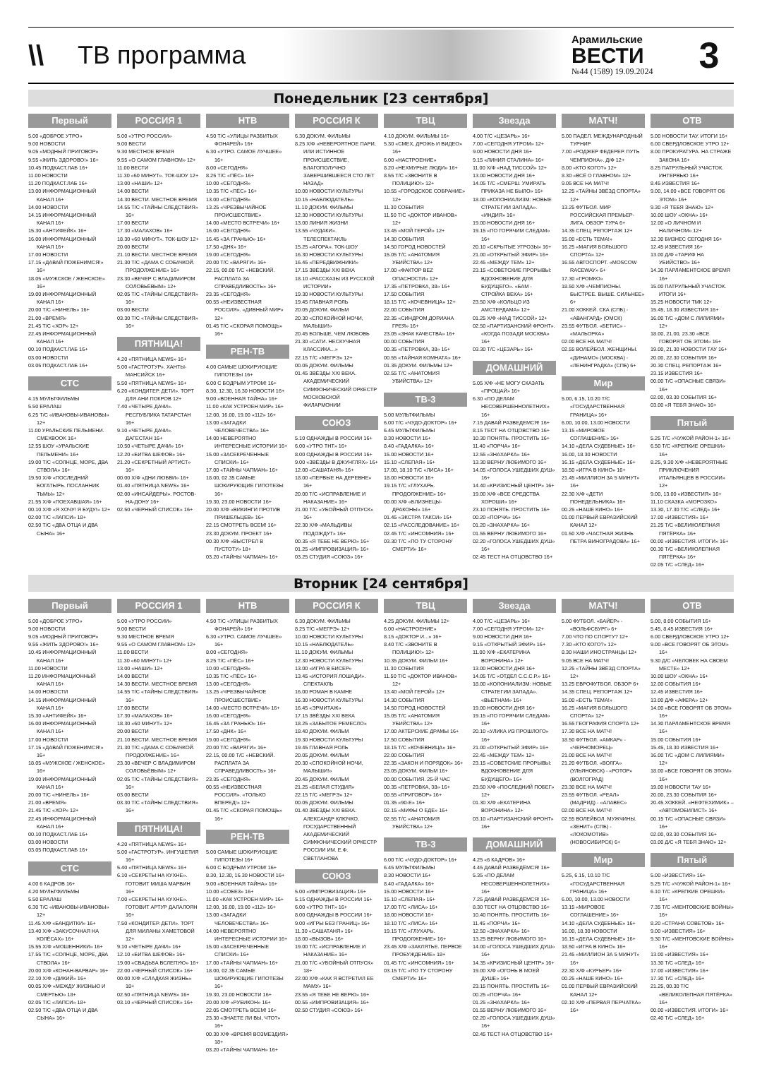\\ ТВ программа
Арамильские
ВЕСТИ
№44 (1589) 19.09.2024
3
Понедельник [23 сентября]
Первый
5.00 «ДОБРОЕ УТРО»
9.00 НОВОСТИ
9.05 «МОДНЫЙ ПРИГОВОР»
9.55 «ЖИТЬ ЗДОРОВО!» 16+
10.45 ПОДКАСТ.ЛАБ 16+
11.00 НОВОСТИ
11.20 ПОДКАСТ.ЛАБ 16+
13.00 ИНФОРМАЦИОННЫЙ КАНАЛ 16+
14.00 НОВОСТИ
14.15 ИНФОРМАЦИОННЫЙ КАНАЛ 16+
15.30 «АНТИФЕЙК» 16+
16.00 ИНФОРМАЦИОННЫЙ КАНАЛ 16+
17.00 НОВОСТИ
17.15 «ДАВАЙ ПОЖЕНИМСЯ!» 16+
18.05 «МУЖСКОЕ / ЖЕНСКОЕ» 16+
19.00 ИНФОРМАЦИОННЫЙ КАНАЛ 16+
20.00 Т/С «НИНЕЛЬ» 16+
21.00 «ВРЕМЯ»
21.45 Т/С «ХОР» 12+
22.45 ИНФОРМАЦИОННЫЙ КАНАЛ 16+
00.10 ПОДКАСТ.ЛАБ 16+
03.00 НОВОСТИ
03.05 ПОДКАСТ.ЛАБ 16+
СТС
4.15 МУЛЬТФИЛЬМЫ
5.50 ЕРАЛАШ
6.25 Т/С «ИВАНОВЫ-ИВАНОВЫ» 12+
11.00 УРАЛЬСКИЕ ПЕЛЬМЕНИ. СМЕХBOOK 16+
12.55 ШОУ «УРАЛЬСКИЕ ПЕЛЬМЕНИ» 16+
19.00 Т/С «СОЛНЦЕ, МОРЕ, ДВА СТВОЛА» 16+
19.50 Х/Ф «ПОСЛЕДНИЙ БОГАТЫРЬ. ПОСЛАННИК ТЬМЫ» 12+
21.55 Х/Ф «ПОЕХАВШАЯ» 16+
00.10 Х/Ф «Я ХОЧУ! Я БУДУ!» 12+
02.00 Т/С «ЛАПСИ» 18+
02.50 Т/С «ДВА ОТЦА И ДВА СЫНА» 16+
РОССИЯ 1
5.00 «УТРО РОССИИ»
9.00 ВЕСТИ
9.30 МЕСТНОЕ ВРЕМЯ
9.55 «О САМОМ ГЛАВНОМ» 12+
11.00 ВЕСТИ
11.30 «60 МИНУТ». ТОК-ШОУ 12+
13.00 «НАШИ» 12+
14.00 ВЕСТИ
14.30 ВЕСТИ. МЕСТНОЕ ВРЕМЯ
14.55 Т/С «ТАЙНЫ СЛЕДСТВИЯ» 16+
17.00 ВЕСТИ
17.30 «МАЛАХОВ» 16+
18.30 «60 МИНУТ». ТОК-ШОУ 12+
20.00 ВЕСТИ
21.10 ВЕСТИ. МЕСТНОЕ ВРЕМЯ
21.30 Т/С «ДАМА С СОБАЧКОЙ. ПРОДОЛЖЕНИЕ» 16+
23.30 «ВЕЧЕР С ВЛАДИМИРОМ СОЛОВЬЁВЫМ» 12+
02.05 Т/С «ТАЙНЫ СЛЕДСТВИЯ» 16+
03.00 ВЕСТИ
03.30 Т/С «ТАЙНЫ СЛЕДСТВИЯ» 16+
ПЯТНИЦА!
4.20 «ПЯТНИЦА NEWS» 16+
5.00 «ГАСТРОТУР». ХАНТЫ-МАНСИЙСК 16+
5.50 «ПЯТНИЦА NEWS» 16+
6.20 «КОНДИТЕР. ДЕТИ». ТОРТ ДЛЯ АНИ ПОКРОВ 12+
7.40 «ЧЕТЫРЕ ДАЧИ». РЕСПУБЛИКА ТАТАРСТАН 16+
9.10 «ЧЕТЫРЕ ДАЧИ». ДАГЕСТАН 16+
10.50 «ЧЕТЫРЕ ДАЧИ» 16+
12.20 «БИТВА ШЕФОВ» 16+
21.20 «СЕКРЕТНЫЙ АРТИСТ» 16+
00.00 Х/Ф «ДНИ ЛЮБВИ» 16+
01.40 «ПЯТНИЦА NEWS» 16+
02.00 «ИНСАЙДЕРЫ». РОСТОВ-НА-ДОНУ 16+
02.50 «ЧЕРНЫЙ СПИСОК» 16+
НТВ
4.50 Т/С «УЛИЦЫ РАЗБИТЫХ ФОНАРЕЙ» 16+
6.30 «УТРО. САМОЕ ЛУЧШЕЕ» 16+
8.00 «СЕГОДНЯ»
8.25 Т/С «ПЁС» 16+
10.00 «СЕГОДНЯ»
10.35 Т/С «ПЁС» 16+
13.00 «СЕГОДНЯ»
13.25 «ЧРЕЗВЫЧАЙНОЕ ПРОИСШЕСТВИЕ»
14.00 «МЕСТО ВСТРЕЧИ» 16+
16.00 «СЕГОДНЯ»
16.45 «ЗА ГРАНЬЮ» 16+
17.50 «ДНК» 16+
19.00 «СЕГОДНЯ»
20.00 Т/С «ВАРЯГИ» 16+
22.15, 00.00 Т/С «НЕВСКИЙ. РАСПЛАТА ЗА СПРАВЕДЛИВОСТЬ» 16+
23.35 «СЕГОДНЯ»
00.55 «НЕИЗВЕСТНАЯ РОССИЯ». «ДИВНЫЙ МИР» 12+
01.45 Т/С «СКОРАЯ ПОМОЩЬ» 16+
РЕН-ТВ
4.00 САМЫЕ ШОКИРУЮЩИЕ ГИПОТЕЗЫ 16+
6.00 С БОДРЫМ УТРОМ! 16+
8.30, 12.30, 16.30 НОВОСТИ 16+
9.00 «ВОЕННАЯ ТАЙНА» 16+
11.00 «КАК УСТРОЕН МИР» 16+
12.00, 16.00, 19.00 «112» 16+
13.00 «ЗАГАДКИ ЧЕЛОВЕЧЕСТВА» 16+
14.00 НЕВЕРОЯТНО ИНТЕРЕСНЫЕ ИСТОРИИ 16+
15.00 «ЗАСЕКРЕЧЕННЫЕ СПИСКИ» 16+
17.00 «ТАЙНЫ ЧАПМАН» 16+
18.00, 02.35 САМЫЕ ШОКИРУЮЩИЕ ГИПОТЕЗЫ 16+
19.30, 23.00 НОВОСТИ 16+
20.00 Х/Ф «ВИКИНГИ ПРОТИВ ПРИШЕЛЬЦЕВ» 16+
22.15 СМОТРЕТЬ ВСЕМ! 16+
23.30 ДОКУМ. ПРОЕКТ 16+
00.30 Х/Ф «ВЫСТРЕЛ В ПУСТОТУ» 18+
03.20 «ТАЙНЫ ЧАПМАН» 16+
РОССИЯ К
6.30 ДОКУМ. ФИЛЬМЫ
8.25 Х/Ф «НЕВЕРОЯТНОЕ ПАРИ, ИЛИ ИСТИННОЕ ПРОИСШЕСТВИЕ, БЛАГОПОЛУЧНО ЗАВЕРШИВШЕЕСЯ СТО ЛЕТ НАЗАД»
10.00 НОВОСТИ КУЛЬТУРЫ
10.15 «НАБЛЮДАТЕЛЬ»
11.10 ДОКУМ. ФИЛЬМЫ
12.30 НОВОСТИ КУЛЬТУРЫ
13.00 ЛИНИЯ ЖИЗНИ
13.55 «ЧУДАКИ». ТЕЛЕСПЕКТАКЛЬ
15.25 «АГОРА». ТОК-ШОУ
16.30 НОВОСТИ КУЛЬТУРЫ
16.45 «ПЕРЕДВИЖНИКИ»
17.15 ЗВЁЗДЫ XXI ВЕКА
18.10 «РАССКАЗЫ ИЗ РУССКОЙ ИСТОРИИ»
19.30 НОВОСТИ КУЛЬТУРЫ
19.45 ГЛАВНАЯ РОЛЬ
20.05 ДОКУМ. ФИЛЬМ
20.30 «СПОКОЙНОЙ НОЧИ, МАЛЫШИ!»
20.45 БОЛЬШЕ, ЧЕМ ЛЮБОВЬ
21.30 «САТИ. НЕСКУЧНАЯ КЛАССИКА...»
22.15 Т/С «МЕГРЭ» 12+
00.05 ДОКУМ. ФИЛЬМЫ
01.45 ЗВЁЗДЫ XXI ВЕКА. АКАДЕМИЧЕСКИЙ СИМФОНИЧЕСКИЙ ОРКЕСТР МОСКОВСКОЙ ФИЛАРМОНИИ
СОЮЗ
5.10 ОДНАЖДЫ В РОССИИ 16+
6.00 «УТРО ТНТ» 16+
8.00 ОДНАЖДЫ В РОССИИ 16+
9.00 «ЗВЁЗДЫ В ДЖУНГЛЯХ» 16+
12.00 «САШАТАНЯ» 16+
18.00 «ПЕРВЫЕ НА ДЕРЕВНЕ» 16+
20.00 Т/С «ИСПРАВЛЕНИЕ И НАКАЗАНИЕ» 16+
21.00 Т/С «УБОЙНЫЙ ОТПУСК» 16+
22.30 Х/Ф «МАЛЬДИВЫ ПОДОЖДУТ» 16+
00.35 «Я ТЕБЕ НЕ ВЕРЮ» 16+
01.25 «ИМПРОВИЗАЦИЯ» 16+
03.25 СТУДИЯ «СОЮЗ» 16+
ТВЦ
4.10 ДОКУМ. ФИЛЬМЫ 16+
5.30 «СМЕХ, ДРОЖЬ И ВИДЕО» 16+
6.00 «НАСТРОЕНИЕ»
8.20 «НЕХМУРЫЕ ЛЮДИ» 16+
8.55 Т/С «ЗВОНИТЕ В ПОЛИЦИЮ!» 12+
10.55 «ГОРОДСКОЕ СОБРАНИЕ» 12+
11.30 СОБЫТИЯ
11.50 Т/С «ДОКТОР ИВАНОВ» 12+
13.45 «МОЙ ГЕРОЙ» 12+
14.30 СОБЫТИЯ
14.50 ГОРОД НОВОСТЕЙ
15.05 Т/С «АНАТОМИЯ УБИЙСТВА» 12+
17.00 «ФАКТОР BEZ ОПАСНОСТИ» 12+
17.35 «ПЕТРОВКА, 38» 16+
17.50 СОБЫТИЯ
18.15 Т/С «КОЧЕВНИЦА» 12+
22.00 СОБЫТИЯ
22.35 «СИНДРОМ ДОРИАНА ГРЕЯ» 16+
23.05 «ЗНАК КАЧЕСТВА» 16+
00.00 СОБЫТИЯ
00.35 «ПЕТРОВКА, 38» 16+
00.55 «ТАЙНАЯ КОМНАТА» 16+
01.35 ДОКУМ. ФИЛЬМЫ 12+
02.55 Т/С «АНАТОМИЯ УБИЙСТВА» 12+
ТВ-3
5.00 МУЛЬТФИЛЬМЫ
6.00 Т/С «ЧУДО-ДОКТОР» 16+
6.45 МУЛЬТФИЛЬМЫ
8.30 НОВОСТИ 16+
8.40 «ГАДАЛКА» 16+
15.00 НОВОСТИ 16+
15.10 «СЛЕПАЯ» 16+
17.00, 18.10 Т/С «ЛИСА» 16+
18.00 НОВОСТИ 16+
19.15 Т/С «ГЛУХАРЬ. ПРОДОЛЖЕНИЕ» 16+
00.00 Х/Ф «БЛИЗНЕЦЫ-ДРАКОНЫ» 16+
01.45 «ЭКСТРА ТАКСИ» 16+
02.15 «РАССЛЕДОВАНИЕ» 16+
02.45 Т/С «ИНСОМНИЯ» 16+
03.30 Т/С «ПО ТУ СТОРОНУ СМЕРТИ» 16+
Звезда
4.00 Т/С «ЦЕЗАРЬ» 16+
7.00 «СЕГОДНЯ УТРОМ» 12+
9.00 НОВОСТИ ДНЯ 16+
9.15 «ЛИНИЯ СТАЛИНА» 16+
11.00 Х/Ф «НАД ТИССОЙ» 12+
13.00 НОВОСТИ ДНЯ 16+
14.05 Т/С «СМЕРШ. УМИРАТЬ ПРИКАЗА НЕ БЫЛО» 16+
18.00 «КОЛОНИАЛИЗМ: НОВЫЕ СТРАТЕГИИ ЗАПАДА». «ИНДИЯ» 16+
19.00 НОВОСТИ ДНЯ 16+
19.15 «ПО ГОРЯЧИМ СЛЕДАМ» 16+
20.10 «СКРЫТЫЕ УГРОЗЫ» 16+
21.00 «ОТКРЫТЫЙ ЭФИР» 16+
22.45 «МЕЖДУ ТЕМ» 12+
23.15 «СОВЕТСКИЕ ПРОРЫВЫ: ВДОХНОВЕНИЕ ДЛЯ БУДУЩЕГО». «БАМ - СТРОЙКА ВЕКА» 16+
23.50 Х/Ф «КОЛЬЦО ИЗ АМСТЕРДАМА» 12+
01.25 Х/Ф «НАД ТИССОЙ» 12+
02.50 «ПАРТИЗАНСКИЙ ФРОНТ». «КОГДА ПОЗАДИ МОСКВА» 16+
03.30 Т/С «ЦЕЗАРЬ» 16+
ДОМАШНИЙ
5.05 Х/Ф «НЕ МОГУ СКАЗАТЬ «ПРОЩАЙ» 16+
6.30 «ПО ДЕЛАМ НЕСОВЕРШЕННОЛЕТНИХ» 16+
7.15 ДАВАЙ РАЗВЕДЕМСЯ! 16+
8.15 ТЕСТ НА ОТЦОВСТВО 16+
10.30 ПОНЯТЬ. ПРОСТИТЬ 16+
11.40 «ПОРЧА» 16+
12.55 «ЗНАХАРКА» 16+
13.30 ВЕРНУ ЛЮБИМОГО 16+
14.05 «ГОЛОСА УШЕДШИХ ДУШ» 16+
14.40 «КРИЗИСНЫЙ ЦЕНТР» 16+
19.00 Х/Ф «ВСЕ СРЕДСТВА ХОРОШИ» 16+
23.10 ПОНЯТЬ. ПРОСТИТЬ 16+
00.20 «ПОРЧА» 16+
01.20 «ЗНАХАРКА» 16+
01.55 ВЕРНУ ЛЮБИМОГО 16+
02.20 «ГОЛОСА УШЕДШИХ ДУШ» 16+
02.45 ТЕСТ НА ОТЦОВСТВО 16+
МАТЧ!
5.00 ПАДЕЛ. МЕЖДУНАРОДНЫЙ ТУРНИР
7.00 «РОДЖЕР ФЕДЕРЕР. ПУТЬ ЧЕМПИОНА». Д/Ф 12+
8.00 «КТО КОГО?» 12+
8.30 «ВСЁ О ГЛАВНОМ» 12+
9.05 ВСЕ НА МАТЧ!
12.25 «ТАЙНЫ ЗВЁЗД СПОРТА» 12+
13.25 ФУТБОЛ. МИР РОССИЙСКАЯ ПРЕМЬЕР-ЛИГА. ОБЗОР ТУРА 6+
14.35 СПЕЦ. РЕПОРТАЖ 12+
15.00 «ЕСТЬ ТЕМА!»
16.25 «МАГИЯ БОЛЬШОГО СПОРТА» 12+
16.55 АВТОСПОРТ. «MOSCOW RACEWAY» 6+
17.30 «ГРОМКО»
18.50 Х/Ф «ЧЕМПИОНЫ. БЫСТРЕЕ. ВЫШЕ. СИЛЬНЕЕ» 6+
21.00 ХОККЕЙ. СКА (СПБ) - «АВАНГАРД» (ОМСК)
23.55 ФУТБОЛ. «БЕТИС» - «МАЛЬОРКА»
02.00 ВСЕ НА МАТЧ!
02.55 ВОЛЕЙБОЛ. ЖЕНЩИНЫ. «ДИНАМО» (МОСКВА) - «ЛЕНИНГРАДКА» (СПБ) 6+
Мир
5.00, 6.15, 10.20 Т/С «ГОСУДАРСТВЕННАЯ ГРАНИЦА» 16+
6.00, 10.00, 13.00 НОВОСТИ
13.15 «МИРОВОЕ СОГЛАШЕНИЕ» 16+
14.10 «ДЕЛА СУДЕБНЫЕ» 16+
16.00, 18.30 НОВОСТИ
16.15 «ДЕЛА СУДЕБНЫЕ» 16+
18.50 «ИГРА В КИНО» 16+
21.45 «МИЛЛИОН ЗА 5 МИНУТ» 16+
22.30 Х/Ф «ДЕТИ ПОНЕДЕЛЬНИКА» 16+
00.25 «НАШЕ КИНО» 16+
01.00 ПЕРВЫЙ ЕВРАЗИЙСКИЙ КАНАЛ 12+
01.50 Х/Ф «ЧАСТНАЯ ЖИЗНЬ ПЕТРА ВИНОГРАДОВА» 16+
ОТВ
5.00 НОВОСТИ ТАУ. ИТОГИ 16+
6.00 СВЕРДЛОВСКОЕ УТРО 12+
8.00 ПРОКУРАТУРА. НА СТРАЖЕ ЗАКОНА 16+
8.25 ПАТРУЛЬНЫЙ УЧАСТОК. ИНТЕРВЬЮ 16+
8.45 ИЗВЕСТИЯ 16+
9.00, 14.00 «ВСЕ ГОВОРЯТ ОБ ЭТОМ» 16+
9.30 «Я ТЕБЯ ЗНАЮ» 12+
10.00 ШОУ «ОКНА» 16+
12.00 «О ЛИЧНОМ И НАЛИЧНОМ» 12+
12.30 БИЗНЕС СЕГОДНЯ 16+
12.45 ИЗВЕСТИЯ 16+
13.00 Д/Ф «ТАРИФ НА УБИЙСТВО» 16+
14.30 ПАРЛАМЕНТСКОЕ ВРЕМЯ 16+
15.00 ПАТРУЛЬНЫЙ УЧАСТОК. ИТОГИ 16+
15.25 НОВОСТИ ТМК 12+
15.45, 18.30 ИЗВЕСТИЯ 16+
16.00 Т/С «ДОМ С ЛИЛИЯМИ» 12+
18.00, 21.00, 23.30 «ВСЕ ГОВОРЯТ ОБ ЭТОМ» 16+
19.00, 21.30 НОВОСТИ ТАУ 16+
20.00, 22.30 СОБЫТИЯ 16+
20.30 СПЕЦ. РЕПОРТАЖ 16+
23.15 ИЗВЕСТИЯ 16+
00.00 Т/С «ОПАСНЫЕ СВЯЗИ» 16+
02.00, 03.30 СОБЫТИЯ 16+
03.00 «Я ТЕБЯ ЗНАЮ» 16+
Пятый
5.25 Т/С «ЧУЖОЙ РАЙОН-1» 16+
6.50 Т/С «КРЕПКИЕ ОРЕШКИ» 16+
8.25, 9.30 Х/Ф «НЕВЕРОЯТНЫЕ ПРИКЛЮЧЕНИЯ ИТАЛЬЯНЦЕВ В РОССИИ» 12+
9.00, 13.00 «ИЗВЕСТИЯ» 16+
11.10 СКАЗКА «МОРОЗКО»
13.30, 17.30 Т/С «СЛЕД» 16+
17.00 «ИЗВЕСТИЯ» 16+
21.25 Т/С «ВЕЛИКОЛЕПНАЯ ПЯТЁРКА» 16+
00.00 «ИЗВЕСТИЯ. ИТОГИ» 16+
00.30 Т/С «ВЕЛИКОЛЕПНАЯ ПЯТЁРКА» 16+
02.05 Т/С «СЛЕД» 16+
Вторник [24 сентября]
Первый
5.00 «ДОБРОЕ УТРО»
9.00 НОВОСТИ
9.05 «МОДНЫЙ ПРИГОВОР»
9.55 «ЖИТЬ ЗДОРОВО!» 16+
10.45 ИНФОРМАЦИОННЫЙ КАНАЛ 16+
11.00 НОВОСТИ
11.20 ИНФОРМАЦИОННЫЙ КАНАЛ 16+
14.00 НОВОСТИ
14.15 ИНФОРМАЦИОННЫЙ КАНАЛ 16+
15.30 «АНТИФЕЙК» 16+
16.00 ИНФОРМАЦИОННЫЙ КАНАЛ 16+
17.00 НОВОСТИ
17.15 «ДАВАЙ ПОЖЕНИМСЯ!» 16+
18.05 «МУЖСКОЕ / ЖЕНСКОЕ» 16+
19.00 ИНФОРМАЦИОННЫЙ КАНАЛ 16+
20.00 Т/С «НИНЕЛЬ» 16+
21.00 «ВРЕМЯ»
21.45 Т/С «ХОР» 12+
22.45 ИНФОРМАЦИОННЫЙ КАНАЛ 16+
00.10 ПОДКАСТ.ЛАБ 16+
03.00 НОВОСТИ
03.05 ПОДКАСТ.ЛАБ 16+
СТС
4.00 6 КАДРОВ 16+
4.20 МУЛЬТФИЛЬМЫ
5.50 ЕРАЛАШ
6.30 Т/С «ИВАНОВЫ-ИВАНОВЫ» 12+
11.45 Х/Ф «БАНДИТКИ» 16+
13.40 Х/Ф «ЗАКУСОЧНАЯ НА КОЛЁСАХ» 16+
15.55 Х/Ф «МОШЕННИКИ» 16+
17.55 Т/С «СОЛНЦЕ, МОРЕ, ДВА СТВОЛА» 16+
20.00 Х/Ф «КОНАН-ВАРВАР» 16+
22.10 Х/Ф «ДИКИЙ» 16+
00.05 Х/Ф «МЕЖДУ ЖИЗНЬЮ И СМЕРТЬЮ» 18+
02.05 Т/С «ЛАПСИ» 18+
02.50 Т/С «ДВА ОТЦА И ДВА СЫНА» 16+
РОССИЯ 1
5.00 «УТРО РОССИИ»
9.00 ВЕСТИ
9.30 МЕСТНОЕ ВРЕМЯ
9.55 «О САМОМ ГЛАВНОМ» 12+
11.00 ВЕСТИ
11.30 «60 МИНУТ» 12+
13.00 «НАШИ» 12+
14.00 ВЕСТИ
14.30 ВЕСТИ. МЕСТНОЕ ВРЕМЯ
14.55 Т/С «ТАЙНЫ СЛЕДСТВИЯ» 16+
17.00 ВЕСТИ
17.30 «МАЛАХОВ» 16+
18.30 «60 МИНУТ» 12+
20.00 ВЕСТИ
21.10 ВЕСТИ. МЕСТНОЕ ВРЕМЯ
21.30 Т/С «ДАМА С СОБАЧКОЙ. ПРОДОЛЖЕНИЕ» 16+
23.30 «ВЕЧЕР С ВЛАДИМИРОМ СОЛОВЬЁВЫМ» 12+
02.05 Т/С «ТАЙНЫ СЛЕДСТВИЯ» 16+
03.00 ВЕСТИ
03.30 Т/С «ТАЙНЫ СЛЕДСТВИЯ» 16+
ПЯТНИЦА!
4.20 «ПЯТНИЦА NEWS» 16+
5.00 «ГАСТРОТУР». ИНГУШЕТИЯ 16+
5.40 «ПЯТНИЦА NEWS» 16+
6.10 «СЕКРЕТЫ НА КУХНЕ». ГОТОВИТ МИША МАРВИН 16+
7.00 «СЕКРЕТЫ НА КУХНЕ». ГОТОВИТ АРТУР ДАЛАЛОЯН 16+
7.50 «КОНДИТЕР. ДЕТИ». ТОРТ ДЛЯ МИЛАНЫ ХАМЕТОВОЙ 12+
9.10 «ЧЕТЫРЕ ДАЧИ» 16+
12.10 «БИТВА ШЕФОВ» 16+
19.00 «СВАДЬБА ВСЛЕПУЮ» 16+
22.00 «ЧЕРНЫЙ СПИСОК» 16+
00.00 Х/Ф «СЛАДКАЯ ЖИЗНЬ» 18+
02.50 «ПЯТНИЦА NEWS» 16+
03.10 «ЧЕРНЫЙ СПИСОК» 16+
НТВ
4.50 Т/С «УЛИЦЫ РАЗБИТЫХ ФОНАРЕЙ» 16+
6.30 «УТРО. САМОЕ ЛУЧШЕЕ» 16+
8.00 «СЕГОДНЯ»
8.25 Т/С «ПЁС» 16+
10.00 «СЕГОДНЯ»
10.35 Т/С «ПЁС» 16+
13.00 «СЕГОДНЯ»
13.25 «ЧРЕЗВЫЧАЙНОЕ ПРОИСШЕСТВИЕ»
14.00 «МЕСТО ВСТРЕЧИ» 16+
16.00 «СЕГОДНЯ»
16.45 «ЗА ГРАНЬЮ» 16+
17.50 «ДНК» 16+
19.00 «СЕГОДНЯ»
20.00 Т/С «ВАРЯГИ» 16+
22.15, 00.00 Т/С «НЕВСКИЙ. РАСПЛАТА ЗА СПРАВЕДЛИВОСТЬ» 16+
23.35 «СЕГОДНЯ»
00.55 «НЕИЗВЕСТНАЯ РОССИЯ». «ТОЛЬКО ВПЕРЕД!» 12+
01.45 Т/С «СКОРАЯ ПОМОЩЬ» 16+
РЕН-ТВ
5.00 САМЫЕ ШОКИРУЮЩИЕ ГИПОТЕЗЫ 16+
6.00 С БОДРЫМ УТРОМ! 16+
8.30, 12.30, 16.30 НОВОСТИ 16+
9.00 «ВОЕННАЯ ТАЙНА» 16+
10.00 «СОБЕЗ» 16+
11.00 «КАК УСТРОЕН МИР» 16+
12.00, 16.00, 19.00 «112» 16+
13.00 «ЗАГАДКИ ЧЕЛОВЕЧЕСТВА» 16+
14.00 НЕВЕРОЯТНО ИНТЕРЕСНЫЕ ИСТОРИИ 16+
15.00 «ЗАСЕКРЕЧЕННЫЕ СПИСКИ» 16+
17.00 «ТАЙНЫ ЧАПМАН» 16+
18.00, 02.35 САМЫЕ ШОКИРУЮЩИЕ ГИПОТЕЗЫ 16+
19.30, 23.00 НОВОСТИ 16+
20.00 Х/Ф «РУБИКОН» 16+
22.05 СМОТРЕТЬ ВСЕМ! 16+
23.30 «ЗНАЕТЕ ЛИ ВЫ, ЧТО?» 16+
00.30 Х/Ф «ВРЕМЯ ВОЗМЕЗДИЯ» 18+
03.20 «ТАЙНЫ ЧАПМАН» 16+
РОССИЯ К
6.30 ДОКУМ. ФИЛЬМЫ
8.25 Т/С «МЕГРЭ» 12+
10.00 НОВОСТИ КУЛЬТУРЫ
10.15 «НАБЛЮДАТЕЛЬ»
11.10 ДОКУМ. ФИЛЬМЫ
12.30 НОВОСТИ КУЛЬТУРЫ
13.00 «ИГРА В БИСЕР»
13.45 «ИСТОРИЯ ЛОШАДИ». СПЕКТАКЛЬ
16.00 РОМАН В КАМНЕ
16.30 НОВОСТИ КУЛЬТУРЫ
16.45 «ЭРМИТАЖ»
17.15 ЗВЁЗДЫ XXI ВЕКА
18.25 «ЗАБЫТОЕ РЕМЕСЛО»
18.40 ДОКУМ. ФИЛЬМ
19.30 НОВОСТИ КУЛЬТУРЫ
19.45 ГЛАВНАЯ РОЛЬ
20.05 ДОКУМ. ФИЛЬМ
20.30 «СПОКОЙНОЙ НОЧИ, МАЛЫШИ!»
20.45 ДОКУМ. ФИЛЬМ
21.25 «БЕЛАЯ СТУДИЯ»
22.15 Т/С «МЕГРЭ» 12+
00.05 ДОКУМ. ФИЛЬМЫ
01.40 ЗВЁЗДЫ XXI ВЕКА. АЛЕКСАНДР КЛЮЧКО, ГОСУДАРСТВЕННЫЙ АКАДЕМИЧЕСКИЙ СИМФОНИЧЕСКИЙ ОРКЕСТР РОССИИ ИМ. Е.Ф. СВЕТЛАНОВА
СОЮЗ
5.00 «ИМПРОВИЗАЦИЯ» 16+
5.15 ОДНАЖДЫ В РОССИИ 16+
6.00 «УТРО ТНТ» 16+
8.00 ОДНАЖДЫ В РОССИИ 16+
9.00 «ИГРЫ БЕЗ ГРАНИЦ» 16+
11.30 «САШАТАНЯ» 16+
18.00 «ВЫЗОВ» 16+
19.00 Т/С «ИСПРАВЛЕНИЕ И НАКАЗАНИЕ» 16+
21.00 Т/С «УБОЙНЫЙ ОТПУСК» 18+
22.00 Х/Ф «КАК Я ВСТРЕТИЛ ЕЕ МАМУ» 16+
23.55 «Я ТЕБЕ НЕ ВЕРЮ» 16+
00.55 «ИМПРОВИЗАЦИЯ» 16+
02.50 СТУДИЯ «СОЮЗ» 16+
ТВЦ
4.25 ДОКУМ. ФИЛЬМЫ 12+
6.00 «НАСТРОЕНИЕ»
8.15 «ДОКТОР И...» 16+
8.40 Т/С «ЗВОНИТЕ В ПОЛИЦИЮ!» 12+
10.35 ДОКУМ. ФИЛЬМ 16+
11.30 СОБЫТИЯ
11.50 Т/С «ДОКТОР ИВАНОВ» 12+
13.40 «МОЙ ГЕРОЙ» 12+
14.30 СОБЫТИЯ
14.50 ГОРОД НОВОСТЕЙ
15.05 Т/С «АНАТОМИЯ УБИЙСТВА» 12+
17.00 АКТЁРСКИЕ ДРАМЫ 16+
17.50 СОБЫТИЯ
18.15 Т/С «КОЧЕВНИЦА» 16+
22.00 СОБЫТИЯ
22.35 «ЗАКОН И ПОРЯДОК» 16+
23.05 ДОКУМ. ФИЛЬМ 16+
00.00 СОБЫТИЯ. 25-Й ЧАС
00.35 «ПЕТРОВКА, 38» 16+
00.55 «ПРИГОВОР» 16+
01.35 «90-Е» 16+
02.15 «МИФЫ О ЕДЕ» 16+
02.55 Т/С «АНАТОМИЯ УБИЙСТВА» 12+
ТВ-3
6.00 Т/С «ЧУДО-ДОКТОР» 16+
6.45 МУЛЬТФИЛЬМЫ
8.30 НОВОСТИ 16+
8.40 «ГАДАЛКА» 16+
15.00 НОВОСТИ 16+
15.10 «СЛЕПАЯ» 16+
17.00 Т/С «ЛИСА» 16+
18.00 НОВОСТИ 16+
18.10 Т/С «ЛИСА» 16+
19.15 Т/С «ГЛУХАРЬ. ПРОДОЛЖЕНИЕ» 16+
23.45 Х/Ф «ЗАКЛЯТЬЕ. ПЕРВОЕ ПРОБУЖДЕНИЕ» 18+
01.45 Т/С «ИНСОМНИЯ» 16+
03.15 Т/С «ПО ТУ СТОРОНУ СМЕРТИ» 16+
Звезда
4.00 Т/С «ЦЕЗАРЬ» 16+
7.00 «СЕГОДНЯ УТРОМ» 12+
9.00 НОВОСТИ ДНЯ 16+
9.15 «ОТКРЫТЫЙ ЭФИР» 16+
11.00 Х/Ф «ЕКАТЕРИНА ВОРОНИНА» 12+
13.00 НОВОСТИ ДНЯ 16+
14.05 Т/С «ОТДЕЛ С.С.С.Р.» 16+
18.00 «КОЛОНИАЛИЗМ: НОВЫЕ СТРАТЕГИИ ЗАПАДА». «ВЬЕТНАМ» 16+
19.00 НОВОСТИ ДНЯ 16+
19.15 «ПО ГОРЯЧИМ СЛЕДАМ» 16+
20.10 «УЛИКА ИЗ ПРОШЛОГО» 16+
21.00 «ОТКРЫТЫЙ ЭФИР» 16+
22.45 «МЕЖДУ ТЕМ» 12+
23.15 «СОВЕТСКИЕ ПРОРЫВЫ: ВДОХНОВЕНИЕ ДЛЯ БУДУЩЕГО» 16+
23.50 Х/Ф «ПОСЛЕДНИЙ ПОБЕГ» 12+
01.30 Х/Ф «ЕКАТЕРИНА ВОРОНИНА» 12+
03.10 «ПАРТИЗАНСКИЙ ФРОНТ» 16+
ДОМАШНИЙ
4.25 «6 КАДРОВ» 16+
4.45 ДАВАЙ РАЗВЕДЁМСЯ! 16+
5.35 «ПО ДЕЛАМ НЕСОВЕРШЕННОЛЕТНИХ» 16+
7.25 ДАВАЙ РАЗВЕДЁМСЯ! 16+
8.30 ТЕСТ НА ОТЦОВСТВО 16+
10.40 ПОНЯТЬ. ПРОСТИТЬ 16+
11.45 «ПОРЧА» 16+
12.50 «ЗНАХАРКА» 16+
13.25 ВЕРНУ ЛЮБИМОГО 16+
14.00 «ГОЛОСА УШЕДШИХ ДУШ» 16+
14.35 «КРИЗИСНЫЙ ЦЕНТР» 16+
19.00 Х/Ф «ОГОНЬ В МОЕЙ ДУШЕ» 16+
23.15 ПОНЯТЬ. ПРОСТИТЬ 16+
00.25 «ПОРЧА» 16+
01.25 «ЗНАХАРКА» 16+
01.55 ВЕРНУ ЛЮБИМОГО 16+
02.20 «ГОЛОСА УШЕДШИХ ДУШ» 16+
02.45 ТЕСТ НА ОТЦОВСТВО 16+
МАТЧ!
5.00 ФУТБОЛ. «БАЙЕР» - «ВОЛЬФСБУРГ» 6+
7.00 ЧТО ПО СПОРТУ? 12+
7.30 «КТО КОГО?» 12+
8.30 НАШИ ИНОСТРАНЦЫ 12+
9.05 ВСЕ НА МАТЧ!
12.25 «ТАЙНЫ ЗВЁЗД СПОРТА» 12+
13.25 ЕВРОФУТБОЛ. ОБЗОР 6+
14.35 СПЕЦ. РЕПОРТАЖ 12+
15.00 «ЕСТЬ ТЕМА!»
16.25 «МАГИЯ БОЛЬШОГО СПОРТА» 12+
16.55 ГЕОГРАФИЯ СПОРТА 12+
17.30 ВСЕ НА МАТЧ!
18.50 ФУТБОЛ. «АМКАР» - «ЧЕРНОМОРЕЦ»
21.00 ВСЕ НА МАТЧ!
21.20 ФУТБОЛ. «ВОЛГА» (УЛЬЯНОВСК) - «РОТОР» (ВОЛГОГРАД)
23.30 ВСЕ НА МАТЧ!
23.55 ФУТБОЛ. «РЕАЛ» (МАДРИД) - «АЛАВЕС»
02.00 ВСЕ НА МАТЧ!
02.55 ВОЛЕЙБОЛ. МУЖЧИНЫ. «ЗЕНИТ» (СПБ) - «ЛОКОМОТИВ» (НОВОСИБИРСК) 6+
Мир
5.25, 6.15, 10.10 Т/С «ГОСУДАРСТВЕННАЯ ГРАНИЦА» 16+
6.00, 10.00, 13.00 НОВОСТИ
13.15 «МИРОВОЕ СОГЛАШЕНИЕ» 16+
14.10 «ДЕЛА СУДЕБНЫЕ» 16+
16.00, 18.30 НОВОСТИ
16.15 «ДЕЛА СУДЕБНЫЕ» 16+
18.50 «ИГРА В КИНО» 16+
21.45 «МИЛЛИОН ЗА 5 МИНУТ» 16+
22.30 Х/Ф «КУРЬЕР» 16+
00.25 «НАШЕ КИНО» 16+
01.00 ПЕРВЫЙ ЕВРАЗИЙСКИЙ КАНАЛ 12+
02.10 Х/Ф «ПЕРВАЯ ПЕРЧАТКА» 16+
ОТВ
5.00, 8.00 СОБЫТИЯ 16+
5.45, 8.45 ИЗВЕСТИЯ 16+
6.00 СВЕРДЛОВСКОЕ УТРО 12+
9.00 «ВСЕ ГОВОРЯТ ОБ ЭТОМ» 16+
9.30 Д/С «ЧЕЛОВЕК НА СВОЕМ МЕСТЕ» 12+
10.00 ШОУ «ОКНА» 16+
12.00 СОБЫТИЯ 16+
12.45 ИЗВЕСТИЯ 16+
13.00 Д/Ф «АФЕРА» 12+
14.00 «ВСЕ ГОВОРЯТ ОБ ЭТОМ» 16+
14.30 ПАРЛАМЕНТСКОЕ ВРЕМЯ 16+
15.00 СОБЫТИЯ 16+
15.45, 18.30 ИЗВЕСТИЯ 16+
16.00 Т/С «ДОМ С ЛИЛИЯМИ» 12+
18.00 «ВСЕ ГОВОРЯТ ОБ ЭТОМ» 16+
19.00 НОВОСТИ ТАУ 16+
20.00, 23.30 СОБЫТИЯ 16+
20.45 ХОККЕЙ. «НЕФТЕХИМИК» – «АВТОМОБИЛИСТ» 16+
00.15 Т/С «ОПАСНЫЕ СВЯЗИ» 16+
02.00, 03.30 СОБЫТИЯ 16+
03.00 Д/С «Я ТЕБЯ ЗНАЮ» 12+
Пятый
5.00 «ИЗВЕСТИЯ» 16+
5.25 Т/С «ЧУЖОЙ РАЙОН-1» 16+
6.10 Т/С «КРЕПКИЕ ОРЕШКИ» 16+
7.35 Т/С «МЕНТОВСКИЕ ВОЙНЫ» 16+
8.20 «СТРАНА СОВЕТОВ» 16+
9.00 «ИЗВЕСТИЯ» 16+
9.30 Т/С «МЕНТОВСКИЕ ВОЙНЫ» 16+
13.00 «ИЗВЕСТИЯ» 16+
13.30 Т/С «СЛЕД» 16+
17.00 «ИЗВЕСТИЯ» 16+
17.30 Т/С «СЛЕД» 16+
21.25, 00.30 Т/С «ВЕЛИКОЛЕПНАЯ ПЯТЁРКА» 16+
00.00 «ИЗВЕСТИЯ. ИТОГИ» 16+
02.40 Т/С «СЛЕД» 16+